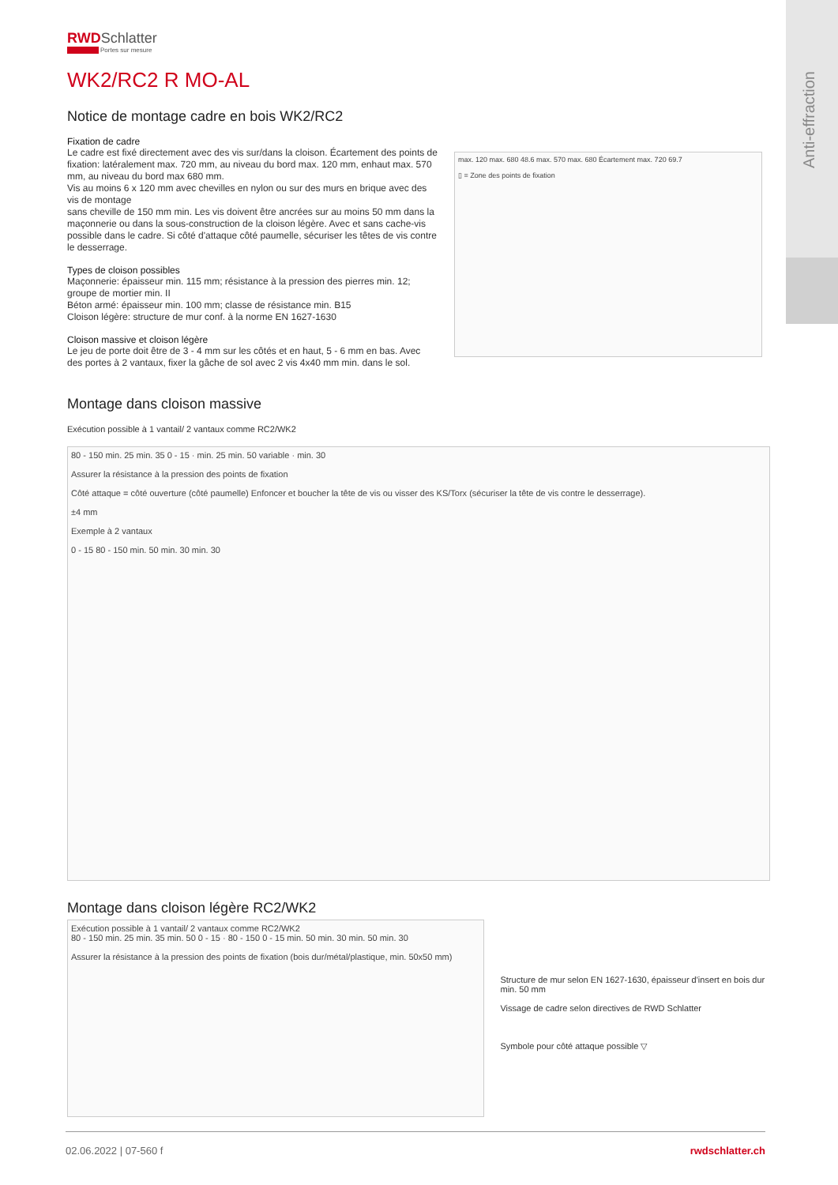Anti-effraction
RWDSchlatter
Portes sur mesure
WK2/RC2 R MO-AL
Notice de montage cadre en bois WK2/RC2
Fixation de cadre
Le cadre est fixé directement avec des vis sur/dans la cloison. Écartement des points de fixation: latéralement max. 720 mm, au niveau du bord max. 120 mm, enhaut max. 570 mm, au niveau du bord max 680 mm.
Vis au moins 6 x 120 mm avec chevilles en nylon ou sur des murs en brique avec des vis de montage
sans cheville de 150 mm min. Les vis doivent être ancrées sur au moins 50 mm dans la maçonnerie ou dans la sous-construction de la cloison légère. Avec et sans cache-vis possible dans le cadre. Si côté d'attaque côté paumelle, sécuriser les têtes de vis contre le desserrage.
Types de cloison possibles
Maçonnerie: épaisseur min. 115 mm; résistance à la pression des pierres min. 12; groupe de mortier min. II
Béton armé: épaisseur min. 100 mm; classe de résistance min. B15
Cloison légère: structure de mur conf. à la norme EN 1627-1630
Cloison massive et cloison légère
Le jeu de porte doit être de 3 - 4 mm sur les côtés et en haut, 5 - 6 mm en bas. Avec des portes à 2 vantaux, fixer la gâche de sol avec 2 vis 4x40 mm min. dans le sol.
max. 120 max. 680 48.6 max. 570 max. 680 Écartement max. 720 69.7
▯ = Zone des points de fixation
Montage dans cloison massive
Exécution possible à 1 vantail/ 2 vantaux comme RC2/WK2
80 - 150 min. 25 min. 35 0 - 15 · min. 25 min. 50 variable · min. 30
Assurer la résistance à la pression des points de fixation
Côté attaque = côté ouverture (côté paumelle) Enfoncer et boucher la tête de vis ou visser des KS/Torx (sécuriser la tête de vis contre le desserrage).
±4 mm
Exemple à 2 vantaux
0 - 15 80 - 150 min. 50 min. 30 min. 30
Montage dans cloison légère RC2/WK2
Exécution possible à 1 vantail/ 2 vantaux comme RC2/WK2
80 - 150 min. 25 min. 35 min. 50 0 - 15 · 80 - 150 0 - 15 min. 50 min. 30 min. 50 min. 30
Assurer la résistance à la pression des points de fixation (bois dur/métal/plastique, min. 50x50 mm)
Structure de mur selon EN 1627-1630, épaisseur d'insert en bois dur min. 50 mm
Vissage de cadre selon directives de RWD Schlatter
Symbole pour côté attaque possible ▽
02.06.2022 | 07-560 f rwdschlatter.ch